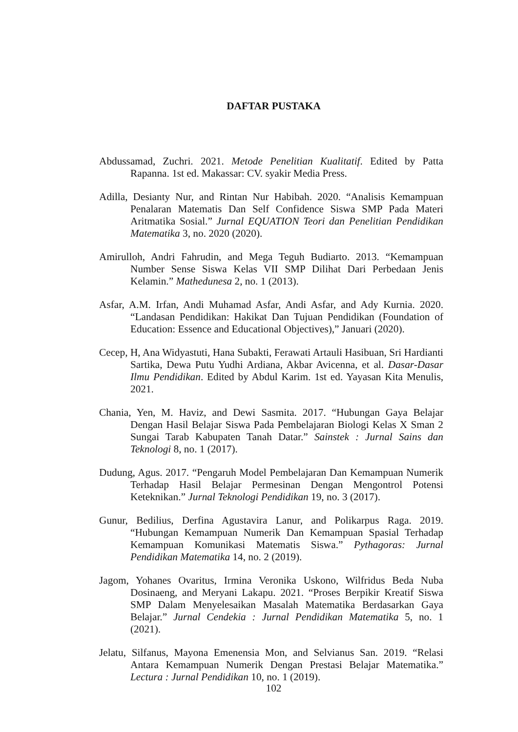DAFTAR PUSTAKA
Abdussamad, Zuchri. 2021. Metode Penelitian Kualitatif. Edited by Patta Rapanna. 1st ed. Makassar: CV. syakir Media Press.
Adilla, Desianty Nur, and Rintan Nur Habibah. 2020. “Analisis Kemampuan Penalaran Matematis Dan Self Confidence Siswa SMP Pada Materi Aritmatika Sosial.” Jurnal EQUATION Teori dan Penelitian Pendidikan Matematika 3, no. 2020 (2020).
Amirulloh, Andri Fahrudin, and Mega Teguh Budiarto. 2013. “Kemampuan Number Sense Siswa Kelas VII SMP Dilihat Dari Perbedaan Jenis Kelamin.” Mathedunesa 2, no. 1 (2013).
Asfar, A.M. Irfan, Andi Muhamad Asfar, Andi Asfar, and Ady Kurnia. 2020. “Landasan Pendidikan: Hakikat Dan Tujuan Pendidikan (Foundation of Education: Essence and Educational Objectives),” Januari (2020).
Cecep, H, Ana Widyastuti, Hana Subakti, Ferawati Artauli Hasibuan, Sri Hardianti Sartika, Dewa Putu Yudhi Ardiana, Akbar Avicenna, et al. Dasar-Dasar Ilmu Pendidikan. Edited by Abdul Karim. 1st ed. Yayasan Kita Menulis, 2021.
Chania, Yen, M. Haviz, and Dewi Sasmita. 2017. “Hubungan Gaya Belajar Dengan Hasil Belajar Siswa Pada Pembelajaran Biologi Kelas X Sman 2 Sungai Tarab Kabupaten Tanah Datar.” Sainstek : Jurnal Sains dan Teknologi 8, no. 1 (2017).
Dudung, Agus. 2017. “Pengaruh Model Pembelajaran Dan Kemampuan Numerik Terhadap Hasil Belajar Permesinan Dengan Mengontrol Potensi Keteknikan.” Jurnal Teknologi Pendidikan 19, no. 3 (2017).
Gunur, Bedilius, Derfina Agustavira Lanur, and Polikarpus Raga. 2019. “Hubungan Kemampuan Numerik Dan Kemampuan Spasial Terhadap Kemampuan Komunikasi Matematis Siswa.” Pythagoras: Jurnal Pendidikan Matematika 14, no. 2 (2019).
Jagom, Yohanes Ovaritus, Irmina Veronika Uskono, Wilfridus Beda Nuba Dosinaeng, and Meryani Lakapu. 2021. “Proses Berpikir Kreatif Siswa SMP Dalam Menyelesaikan Masalah Matematika Berdasarkan Gaya Belajar.” Jurnal Cendekia : Jurnal Pendidikan Matematika 5, no. 1 (2021).
Jelatu, Silfanus, Mayona Emenensia Mon, and Selvianus San. 2019. “Relasi Antara Kemampuan Numerik Dengan Prestasi Belajar Matematika.” Lectura : Jurnal Pendidikan 10, no. 1 (2019).
102